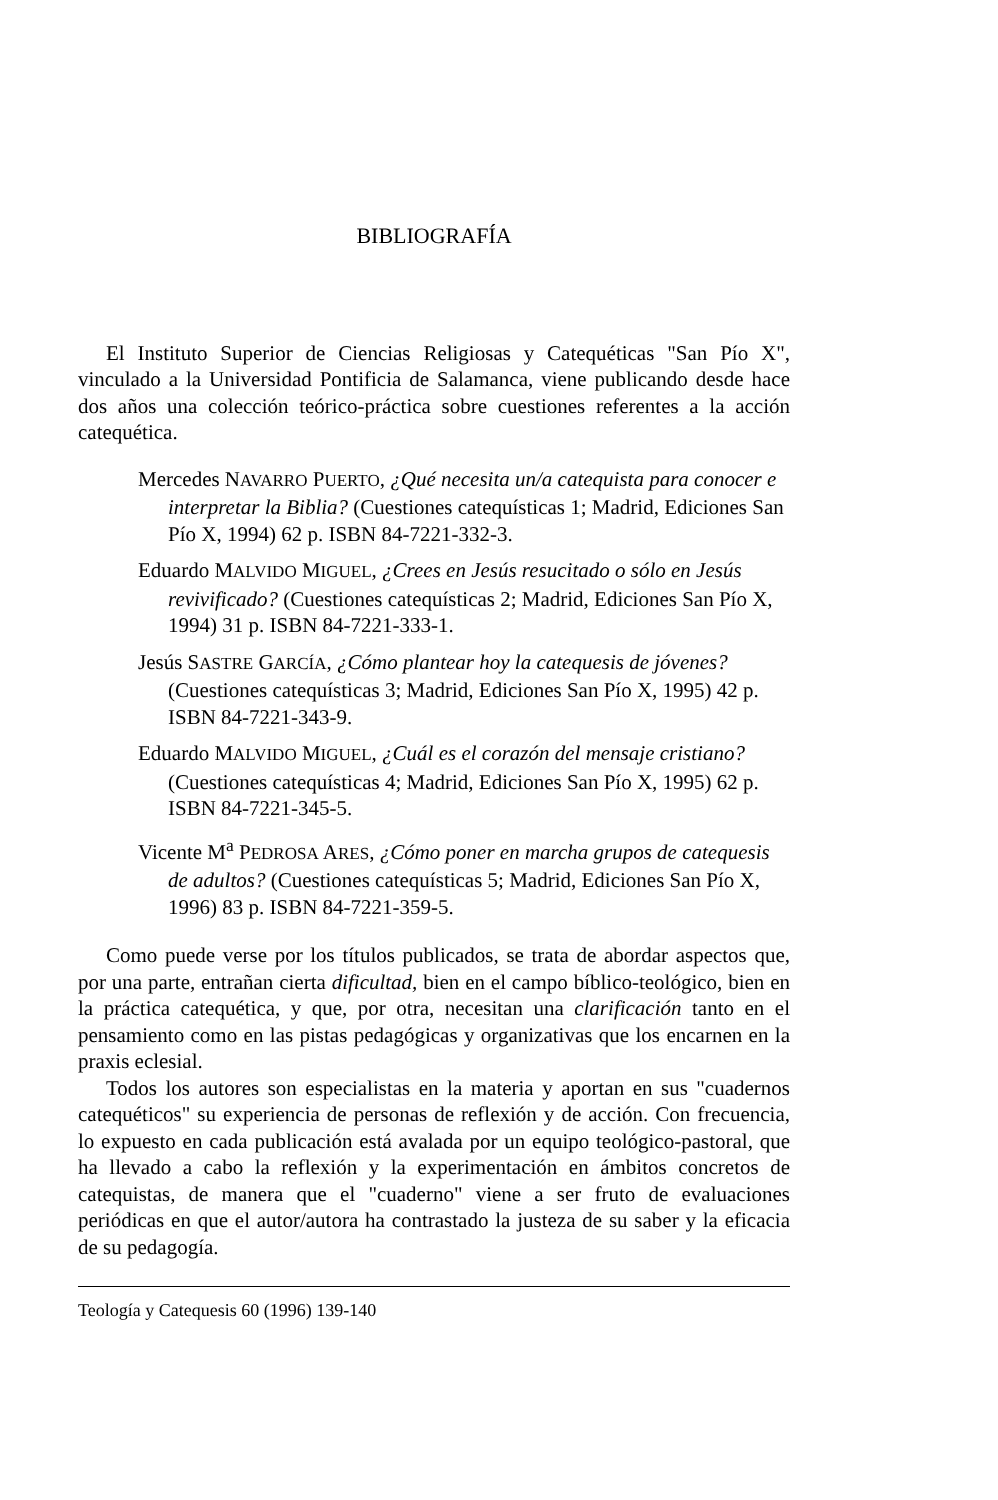BIBLIOGRAFÍA
El Instituto Superior de Ciencias Religiosas y Catequéticas "San Pío X", vinculado a la Universidad Pontificia de Salamanca, viene publicando desde hace dos años una colección teórico-práctica sobre cuestiones referentes a la acción catequética.
Mercedes NAVARRO PUERTO, ¿Qué necesita un/a catequista para conocer e interpretar la Biblia? (Cuestiones catequísticas 1; Madrid, Ediciones San Pío X, 1994) 62 p. ISBN 84-7221-332-3.
Eduardo MALVIDO MIGUEL, ¿Crees en Jesús resucitado o sólo en Jesús revivificado? (Cuestiones catequísticas 2; Madrid, Ediciones San Pío X, 1994) 31 p. ISBN 84-7221-333-1.
Jesús SASTRE GARCÍA, ¿Cómo plantear hoy la catequesis de jóvenes? (Cuestiones catequísticas 3; Madrid, Ediciones San Pío X, 1995) 42 p. ISBN 84-7221-343-9.
Eduardo MALVIDO MIGUEL, ¿Cuál es el corazón del mensaje cristiano? (Cuestiones catequísticas 4; Madrid, Ediciones San Pío X, 1995) 62 p. ISBN 84-7221-345-5.
Vicente M<sup>a</sup> PEDROSA ARES, ¿Cómo poner en marcha grupos de catequesis de adultos? (Cuestiones catequísticas 5; Madrid, Ediciones San Pío X, 1996) 83 p. ISBN 84-7221-359-5.
Como puede verse por los títulos publicados, se trata de abordar aspectos que, por una parte, entrañan cierta dificultad, bien en el campo bíblico-teológico, bien en la práctica catequética, y que, por otra, necesitan una clarificación tanto en el pensamiento como en las pistas pedagógicas y organizativas que los encarnen en la praxis eclesial.
Todos los autores son especialistas en la materia y aportan en sus "cuadernos catequéticos" su experiencia de personas de reflexión y de acción. Con frecuencia, lo expuesto en cada publicación está avalada por un equipo teológico-pastoral, que ha llevado a cabo la reflexión y la experimentación en ámbitos concretos de catequistas, de manera que el "cuaderno" viene a ser fruto de evaluaciones periódicas en que el autor/autora ha contrastado la justeza de su saber y la eficacia de su pedagogía.
Teología y Catequesis 60 (1996) 139-140